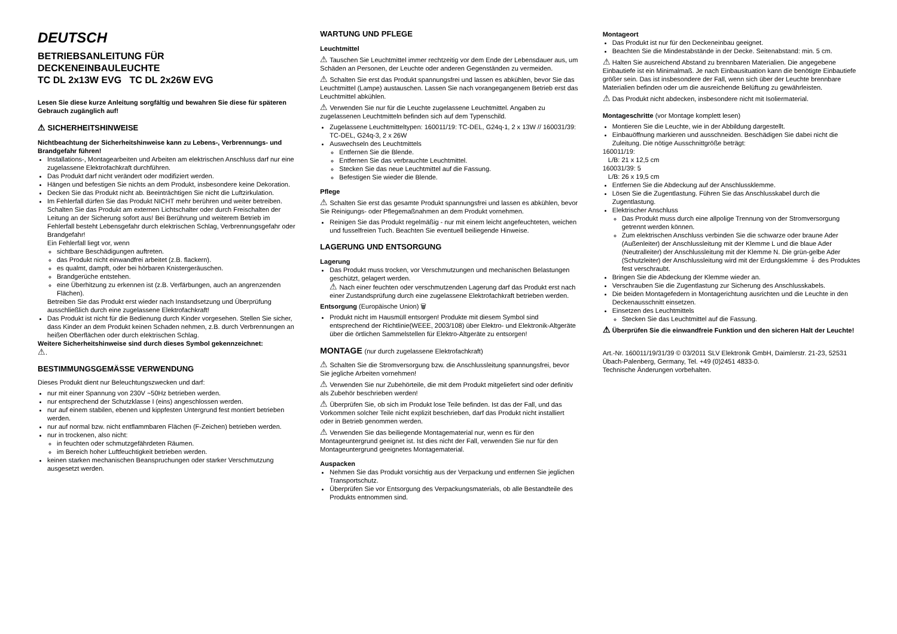DEUTSCH
BETRIEBSANLEITUNG FÜR
DECKENEINBAULEUCHTE
TC DL 2x13W EVG TC DL 2x26W EVG
Lesen Sie diese kurze Anleitung sorgfältig und bewahren Sie diese für späteren Gebrauch zugänglich auf!
⚠ SICHERHEITSHINWEISE
Nichtbeachtung der Sicherheitshinweise kann zu Lebens-, Verbrennungs- und Brandgefahr führen!
Installations-, Montagearbeiten und Arbeiten am elektrischen Anschluss darf nur eine zugelassene Elektrofachkraft durchführen.
Das Produkt darf nicht verändert oder modifiziert werden.
Hängen und befestigen Sie nichts an dem Produkt, insbesondere keine Dekoration.
Decken Sie das Produkt nicht ab. Beeinträchtigen Sie nicht die Luftzirkulation.
Im Fehlerfall dürfen Sie das Produkt NICHT mehr berühren und weiter betreiben. Schalten Sie das Produkt am externen Lichtschalter oder durch Freischalten der Leitung an der Sicherung sofort aus! Bei Berührung und weiterem Betrieb im Fehlerfall besteht Lebensgefahr durch elektrischen Schlag, Verbrennungsgefahr oder Brandgefahr!
Ein Fehlerfall liegt vor, wenn
sichtbare Beschädigungen auftreten.
das Produkt nicht einwandfrei arbeitet (z.B. flackern).
es qualmt, dampft, oder bei hörbaren Knistergeräuschen.
Brandgerüche entstehen.
eine Überhitzung zu erkennen ist (z.B. Verfärbungen, auch an angrenzenden Flächen).
Betreiben Sie das Produkt erst wieder nach Instandsetzung und Überprüfung ausschließlich durch eine zugelassene Elektrofachkraft!
Das Produkt ist nicht für die Bedienung durch Kinder vorgesehen. Stellen Sie sicher, dass Kinder an dem Produkt keinen Schaden nehmen, z.B. durch Verbrennungen an heißen Oberflächen oder durch elektrischen Schlag.
Weitere Sicherheitshinweise sind durch dieses Symbol gekennzeichnet:
⚠.
BESTIMMUNGSGEMÄSSE VERWENDUNG
Dieses Produkt dient nur Beleuchtungszwecken und darf:
nur mit einer Spannung von 230V ~50Hz betrieben werden.
nur entsprechend der Schutzklasse I (eins) angeschlossen werden.
nur auf einem stabilen, ebenen und kippfesten Untergrund fest montiert betrieben werden.
nur auf normal bzw. nicht entflammbaren Flächen (F-Zeichen) betrieben werden.
nur in trockenen, also nicht:
in feuchten oder schmutzgefährdeten Räumen.
im Bereich hoher Luftfeuchtigkeit betrieben werden.
keinen starken mechanischen Beanspruchungen oder starker Verschmutzung ausgesetzt werden.
WARTUNG UND PFLEGE
Leuchtmittel
⚠ Tauschen Sie Leuchtmittel immer rechtzeitig vor dem Ende der Lebensdauer aus, um Schäden an Personen, der Leuchte oder anderen Gegenständen zu vermeiden.
⚠ Schalten Sie erst das Produkt spannungsfrei und lassen es abkühlen, bevor Sie das Leuchtmittel (Lampe) austauschen. Lassen Sie nach vorangegangenem Betrieb erst das Leuchtmittel abkühlen.
⚠ Verwenden Sie nur für die Leuchte zugelassene Leuchtmittel. Angaben zu zugelassenen Leuchtmitteln befinden sich auf dem Typenschild.
Zugelassene Leuchtmitteltypen: 160011/19: TC-DEL, G24q-1, 2 x 13W // 160031/39: TC-DEL, G24q-3, 2 x 26W
Auswechseln des Leuchtmittels
Entfernen Sie die Blende.
Entfernen Sie das verbrauchte Leuchtmittel.
Stecken Sie das neue Leuchtmittel auf die Fassung.
Befestigen Sie wieder die Blende.
Pflege
⚠ Schalten Sie erst das gesamte Produkt spannungsfrei und lassen es abkühlen, bevor Sie Reinigungs- oder Pflegemaßnahmen an dem Produkt vornehmen.
Reinigen Sie das Produkt regelmäßig - nur mit einem leicht angefeuchteten, weichen und fusselfreien Tuch. Beachten Sie eventuell beiliegende Hinweise.
LAGERUNG UND ENTSORGUNG
Lagerung
Das Produkt muss trocken, vor Verschmutzungen und mechanischen Belastungen geschützt, gelagert werden.
⚠ Nach einer feuchten oder verschmutzenden Lagerung darf das Produkt erst nach einer Zustandsprüfung durch eine zugelassene Elektrofachkraft betrieben werden.
Entsorgung (Europäische Union) 🗑
Produkt nicht im Hausmüll entsorgen! Produkte mit diesem Symbol sind entsprechend der Richtlinie(WEEE, 2003/108) über Elektro- und Elektronik-Altgeräte über die örtlichen Sammelstellen für Elektro-Altgeräte zu entsorgen!
MONTAGE (nur durch zugelassene Elektrofachkraft)
⚠ Schalten Sie die Stromversorgung bzw. die Anschlussleitung spannungsfrei, bevor Sie jegliche Arbeiten vornehmen!
⚠ Verwenden Sie nur Zubehörteile, die mit dem Produkt mitgeliefert sind oder definitiv als Zubehör beschrieben werden!
⚠ Überprüfen Sie, ob sich im Produkt lose Teile befinden. Ist das der Fall, und das Vorkommen solcher Teile nicht explizit beschrieben, darf das Produkt nicht installiert oder in Betrieb genommen werden.
⚠ Verwenden Sie das beiliegende Montagematerial nur, wenn es für den Montageuntergrund geeignet ist. Ist dies nicht der Fall, verwenden Sie nur für den Montageuntergrund geeignetes Montagematerial.
Auspacken
Nehmen Sie das Produkt vorsichtig aus der Verpackung und entfernen Sie jeglichen Transportschutz.
Überprüfen Sie vor Entsorgung des Verpackungsmaterials, ob alle Bestandteile des Produkts entnommen sind.
Montageort
Das Produkt ist nur für den Deckeneinbau geeignet.
Beachten Sie die Mindestabstände in der Decke. Seitenabstand: min. 5 cm.
⚠ Halten Sie ausreichend Abstand zu brennbaren Materialien. Die angegebene Einbautiefe ist ein Minimalmaß. Je nach Einbausituation kann die benötigte Einbautiefe größer sein. Das ist insbesondere der Fall, wenn sich über der Leuchte brennbare Materialien befinden oder um die ausreichende Belüftung zu gewährleisten.
⚠ Das Produkt nicht abdecken, insbesondere nicht mit Isoliermaterial.
Montageschritte (vor Montage komplett lesen)
Montieren Sie die Leuchte, wie in der Abbildung dargestellt.
Einbauöffnung markieren und ausschneiden. Beschädigen Sie dabei nicht die Zuleitung. Die nötige Ausschnittgröße beträgt:
160011/19:
L/B: 21 x 12,5 cm
160031/39: 5
L/B: 26 x 19,5 cm
Entfernen Sie die Abdeckung auf der Anschlussklemme.
Lösen Sie die Zugentlastung. Führen Sie das Anschlusskabel durch die Zugentlastung.
Elektrischer Anschluss
Das Produkt muss durch eine allpolige Trennung von der Stromversorgung getrennt werden können.
Zum elektrischen Anschluss verbinden Sie die schwarze oder braune Ader (Außenleiter) der Anschlussleitung mit der Klemme L und die blaue Ader (Neutralleiter) der Anschlussleitung mit der Klemme N. Die grün-gelbe Ader (Schutzleiter) der Anschlussleitung wird mit der Erdungsklemme ⏚ des Produktes fest verschraubt.
Bringen Sie die Abdeckung der Klemme wieder an.
Verschrauben Sie die Zugentlastung zur Sicherung des Anschlusskabels.
Die beiden Montagefedern in Montagerichtung ausrichten und die Leuchte in den Deckenausschnitt einsetzen.
Einsetzen des Leuchtmittels
Stecken Sie das Leuchtmittel auf die Fassung.
⚠ Überprüfen Sie die einwandfreie Funktion und den sicheren Halt der Leuchte!
Art.-Nr. 160011/19/31/39 © 03/2011 SLV Elektronik GmbH, Daimlerstr. 21-23, 52531 Übach-Palenberg, Germany, Tel. +49 (0)2451 4833-0.
Technische Änderungen vorbehalten.